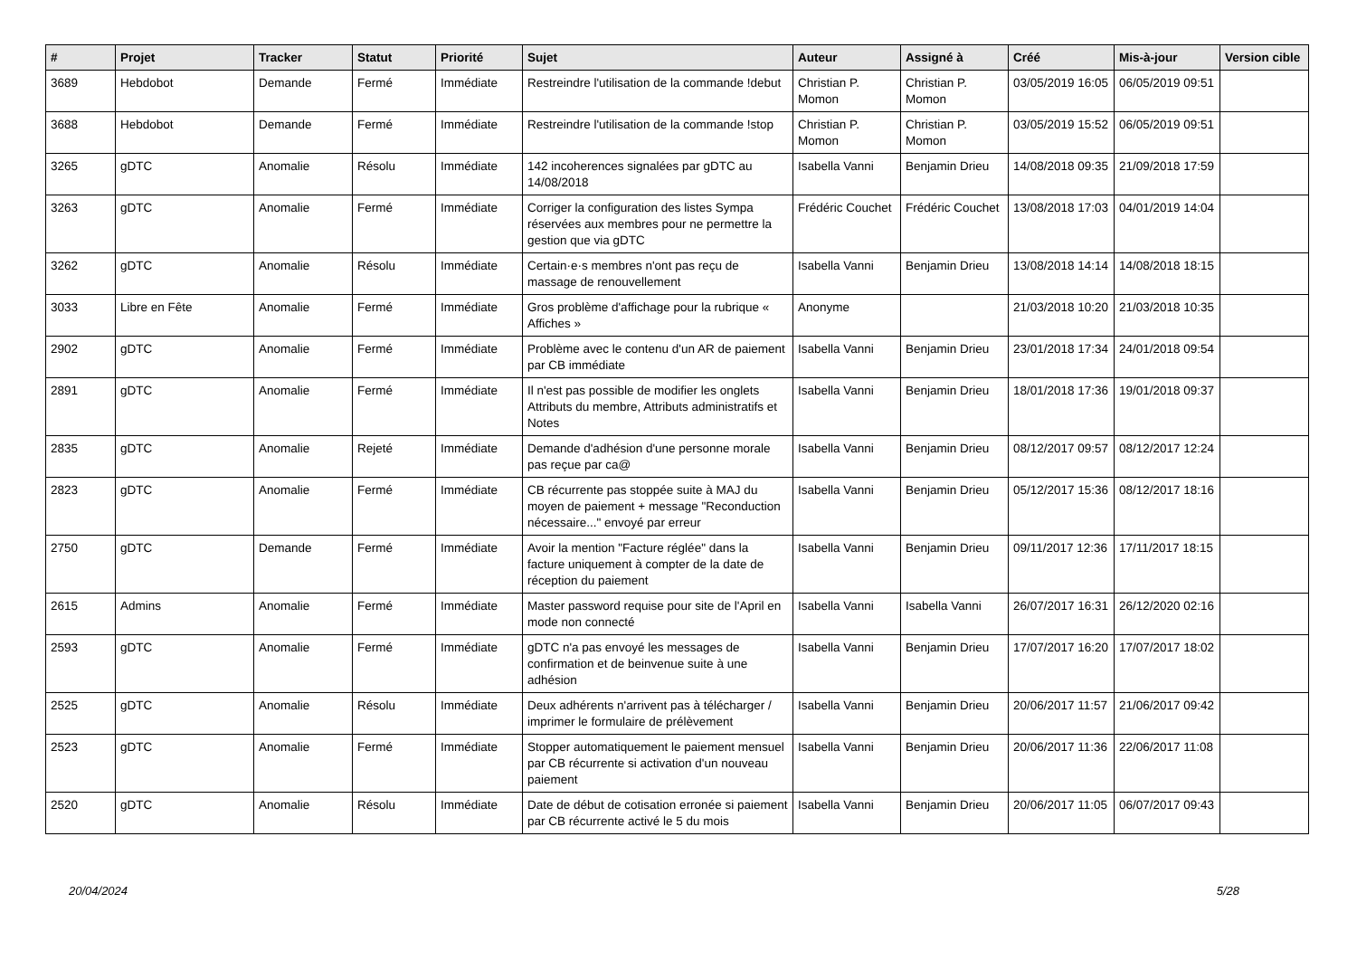| # | Projet | Tracker | Statut | Priorité | Sujet | Auteur | Assigné à | Créé | Mis-à-jour | Version cible |
| --- | --- | --- | --- | --- | --- | --- | --- | --- | --- | --- |
| 3689 | Hebdobot | Demande | Fermé | Immédiate | Restreindre l'utilisation de la commande !debut | Christian P. Momon | Christian P. Momon | 03/05/2019 16:05 | 06/05/2019 09:51 | |
| 3688 | Hebdobot | Demande | Fermé | Immédiate | Restreindre l'utilisation de la commande !stop | Christian P. Momon | Christian P. Momon | 03/05/2019 15:52 | 06/05/2019 09:51 | |
| 3265 | gDTC | Anomalie | Résolu | Immédiate | 142 incoherences signalées par gDTC au 14/08/2018 | Isabella Vanni | Benjamin Drieu | 14/08/2018 09:35 | 21/09/2018 17:59 | |
| 3263 | gDTC | Anomalie | Fermé | Immédiate | Corriger la configuration des listes Sympa réservées aux membres pour ne permettre la gestion que via gDTC | Frédéric Couchet | Frédéric Couchet | 13/08/2018 17:03 | 04/01/2019 14:04 | |
| 3262 | gDTC | Anomalie | Résolu | Immédiate | Certain·e·s membres n'ont pas reçu de massage de renouvellement | Isabella Vanni | Benjamin Drieu | 13/08/2018 14:14 | 14/08/2018 18:15 | |
| 3033 | Libre en Fête | Anomalie | Fermé | Immédiate | Gros problème d'affichage pour la rubrique « Affiches » | Anonyme | | 21/03/2018 10:20 | 21/03/2018 10:35 | |
| 2902 | gDTC | Anomalie | Fermé | Immédiate | Problème avec le contenu d'un AR de paiement par CB immédiate | Isabella Vanni | Benjamin Drieu | 23/01/2018 17:34 | 24/01/2018 09:54 | |
| 2891 | gDTC | Anomalie | Fermé | Immédiate | Il n'est pas possible de modifier les onglets Attributs du membre, Attributs administratifs et Notes | Isabella Vanni | Benjamin Drieu | 18/01/2018 17:36 | 19/01/2018 09:37 | |
| 2835 | gDTC | Anomalie | Rejeté | Immédiate | Demande d'adhésion d'une personne morale pas reçue par ca@ | Isabella Vanni | Benjamin Drieu | 08/12/2017 09:57 | 08/12/2017 12:24 | |
| 2823 | gDTC | Anomalie | Fermé | Immédiate | CB récurrente pas stoppée suite à MAJ du moyen de paiement + message "Reconduction nécessaire..." envoyé par erreur | Isabella Vanni | Benjamin Drieu | 05/12/2017 15:36 | 08/12/2017 18:16 | |
| 2750 | gDTC | Demande | Fermé | Immédiate | Avoir la mention "Facture réglée" dans la facture uniquement à compter de la date de réception du paiement | Isabella Vanni | Benjamin Drieu | 09/11/2017 12:36 | 17/11/2017 18:15 | |
| 2615 | Admins | Anomalie | Fermé | Immédiate | Master password requise pour site de l'April en mode non connecté | Isabella Vanni | Isabella Vanni | 26/07/2017 16:31 | 26/12/2020 02:16 | |
| 2593 | gDTC | Anomalie | Fermé | Immédiate | gDTC n'a pas envoyé les messages de confirmation et de beinvenue suite à une adhésion | Isabella Vanni | Benjamin Drieu | 17/07/2017 16:20 | 17/07/2017 18:02 | |
| 2525 | gDTC | Anomalie | Résolu | Immédiate | Deux adhérents n'arrivent pas à télécharger / imprimer le formulaire de prélèvement | Isabella Vanni | Benjamin Drieu | 20/06/2017 11:57 | 21/06/2017 09:42 | |
| 2523 | gDTC | Anomalie | Fermé | Immédiate | Stopper automatiquement le paiement mensuel par CB récurrente si activation d'un nouveau paiement | Isabella Vanni | Benjamin Drieu | 20/06/2017 11:36 | 22/06/2017 11:08 | |
| 2520 | gDTC | Anomalie | Résolu | Immédiate | Date de début de cotisation erronée si paiement par CB récurrente activé le 5 du mois | Isabella Vanni | Benjamin Drieu | 20/06/2017 11:05 | 06/07/2017 09:43 | |
20/04/2024 5/28